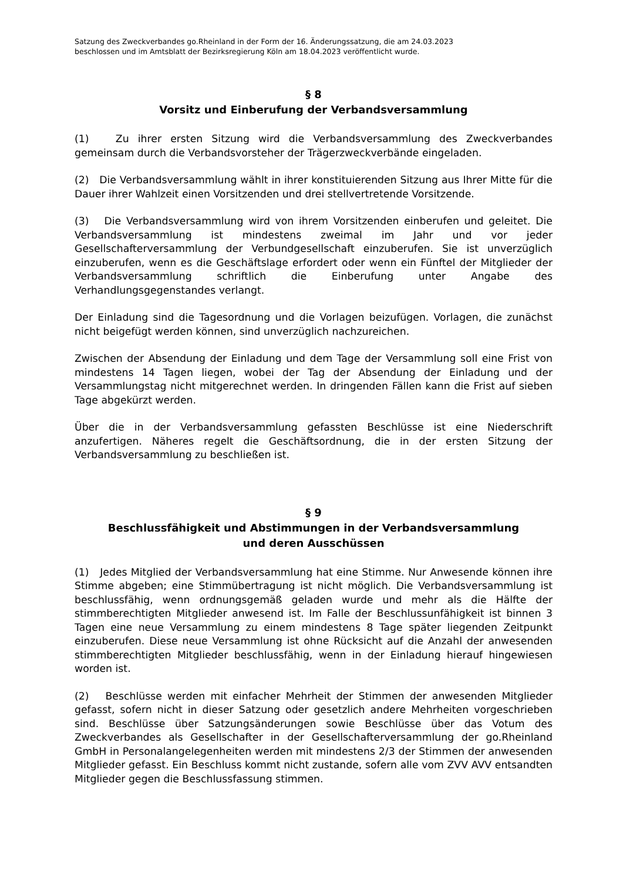Satzung des Zweckverbandes go.Rheinland in der Form der 16. Änderungssatzung, die am 24.03.2023
beschlossen und im Amtsblatt der Bezirksregierung Köln am 18.04.2023 veröffentlicht wurde.
§ 8
Vorsitz und Einberufung der Verbandsversammlung
(1) Zu ihrer ersten Sitzung wird die Verbandsversammlung des Zweckverbandes gemeinsam durch die Verbandsvorsteher der Trägerzweckverbände eingeladen.
(2) Die Verbandsversammlung wählt in ihrer konstituierenden Sitzung aus Ihrer Mitte für die Dauer ihrer Wahlzeit einen Vorsitzenden und drei stellvertretende Vorsitzende.
(3) Die Verbandsversammlung wird von ihrem Vorsitzenden einberufen und geleitet. Die Verbandsversammlung ist mindestens zweimal im Jahr und vor jeder Gesellschafterversammlung der Verbundgesellschaft einzuberufen. Sie ist unverzüglich einzuberufen, wenn es die Geschäftslage erfordert oder wenn ein Fünftel der Mitglieder der Verbandsversammlung schriftlich die Einberufung unter Angabe des Verhandlungsgegenstandes verlangt.
Der Einladung sind die Tagesordnung und die Vorlagen beizufügen. Vorlagen, die zunächst nicht beigefügt werden können, sind unverzüglich nachzureichen.
Zwischen der Absendung der Einladung und dem Tage der Versammlung soll eine Frist von mindestens 14 Tagen liegen, wobei der Tag der Absendung der Einladung und der Versammlungstag nicht mitgerechnet werden. In dringenden Fällen kann die Frist auf sieben Tage abgekürzt werden.
Über die in der Verbandsversammlung gefassten Beschlüsse ist eine Niederschrift anzufertigen. Näheres regelt die Geschäftsordnung, die in der ersten Sitzung der Verbandsversammlung zu beschließen ist.
§ 9
Beschlussfähigkeit und Abstimmungen in der Verbandsversammlung
und deren Ausschüssen
(1) Jedes Mitglied der Verbandsversammlung hat eine Stimme. Nur Anwesende können ihre Stimme abgeben; eine Stimmübertragung ist nicht möglich. Die Verbandsversammlung ist beschlussfähig, wenn ordnungsgemäß geladen wurde und mehr als die Hälfte der stimmberechtigten Mitglieder anwesend ist. Im Falle der Beschlussunfähigkeit ist binnen 3 Tagen eine neue Versammlung zu einem mindestens 8 Tage später liegenden Zeitpunkt einzuberufen. Diese neue Versammlung ist ohne Rücksicht auf die Anzahl der anwesenden stimmberechtigten Mitglieder beschlussfähig, wenn in der Einladung hierauf hingewiesen worden ist.
(2) Beschlüsse werden mit einfacher Mehrheit der Stimmen der anwesenden Mitglieder gefasst, sofern nicht in dieser Satzung oder gesetzlich andere Mehrheiten vorgeschrieben sind. Beschlüsse über Satzungsänderungen sowie Beschlüsse über das Votum des Zweckverbandes als Gesellschafter in der Gesellschafterversammlung der go.Rheinland GmbH in Personalangelegenheiten werden mit mindestens 2/3 der Stimmen der anwesenden Mitglieder gefasst. Ein Beschluss kommt nicht zustande, sofern alle vom ZVV AVV entsandten Mitglieder gegen die Beschlussfassung stimmen.